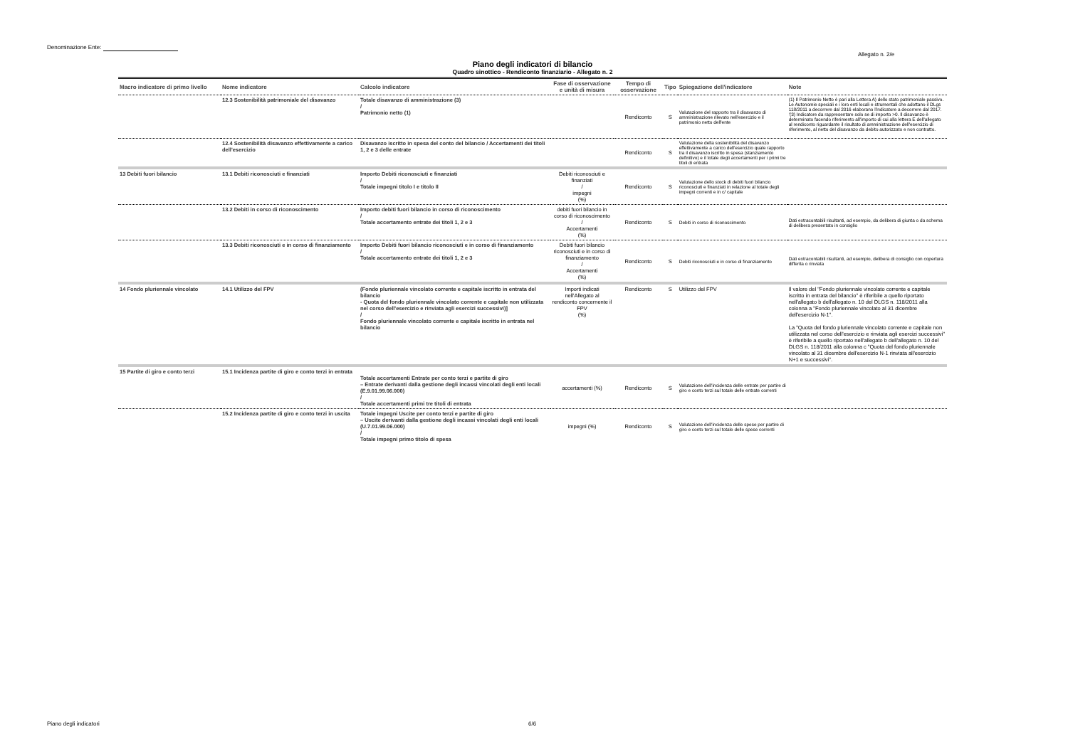Denominazione Ente:
Allegato n. 2/e
Piano degli indicatori di bilancio
Quadro sinottico - Rendiconto finanziario - Allegato n. 2
| Macro indicatore di primo livello | Nome indicatore | Calcolo indicatore | Fase di osservazione e unità di misura | Tempo di osservazione | Tipo | Spiegazione dell'indicatore | Note |
| --- | --- | --- | --- | --- | --- | --- | --- |
| | 12.3 Sostenibilità patrimoniale del disavanzo | Totale disavanzo di amministrazione (3) / Patrimonio netto (1) | | Rendiconto | S | Valutazione del rapporto tra il disavanzo di amministrazione rilevato nell'esercizio e il patrimonio netto dell'ente | (1) Il Patrimonio Netto è pari alla Lettera A) dello stato patrimoniale passivo. Le Autonomie speciali e i loro enti locali e strumentali che adottano il DLgs 118/2011 a decorrere dal 2016 elaborano l'indicatore a decorrere dal 2017. '(3) Indicatore da rappresentare solo se di importo >0. Il disavanzo è determinato facendo riferimento all'importo di cui alla lettera E dell'allegato al rendiconto riguardante il risultato di amministrazione dell'esercizio di riferimento, al netto del disavanzo da debito autorizzato e non contratto. |
| | 12.4 Sostenibilità disavanzo effettivamente a carico dell'esercizio | Disavanzo iscritto in spesa del conto del bilancio / Accertamenti dei titoli 1, 2 e 3 delle entrate | | Rendiconto | S | Valutazione della sostenibilità del disavanzo effettivamente a carico dell'esercizio quale rapporto tra il disavanzo iscritto in spesa (stanziamento definitivo) e il totale degli accertamenti per i primi tre titoli di entrata | |
| 13 Debiti fuori bilancio | 13.1 Debiti riconosciuti e finanziati | Importo Debiti riconosciuti e finanziati / Totale impegni titolo I e titolo II | Debiti riconosciuti e finanziati / impegni (%) | Rendiconto | S | Valutazione dello stock di debiti fuori bilancio riconosciuti e finanziati in relazione al totale degli impegni correnti e in c/ capitale | |
| | 13.2 Debiti in corso di riconoscimento | Importo debiti fuori bilancio in corso di riconoscimento / Totale accertamento entrate dei titoli 1, 2 e 3 | debiti fuori bilancio in corso di riconoscimento / Accertamenti (%) | Rendiconto | S | Debiti in corso di riconoscimento | Dati extracontabili risultanti, ad esempio, da delibera di giunta o da schema di delibera presentato in consiglio |
| | 13.3 Debiti riconosciuti e in corso di finanziamento | Importo Debiti fuori bilancio riconosciuti e in corso di finanziamento / Totale accertamento entrate dei titoli 1, 2 e 3 | Debiti fuori bilancio riconosciuti e in corso di finanziamento / Accertamenti (%) | Rendiconto | S | Debiti riconosciuti e in corso di finanziamento | Dati extracontabili risultanti, ad esempio, delibera di consiglio con copertura differita o rinviata |
| 14 Fondo pluriennale vincolato | 14.1 Utilizzo del FPV | (Fondo pluriennale vincolato corrente e capitale iscritto in entrata del bilancio - Quota del fondo pluriennale vincolato corrente e capitale non utilizzata nel corso dell'esercizio e rinviata agli esercizi successivi)] / Fondo pluriennale vincolato corrente e capitale iscritto in entrata nel bilancio | Importi indicati nell'Allegato al rendiconto concernente il FPV (%) | Rendiconto | S | Utilizzo del FPV | Il valore del "Fondo pluriennale vincolato corrente e capitale iscritto in entrata del bilancio" è riferibile a quello riportato nell'allegato b dell'allegato n. 10 del DLGS n. 118/2011 alla colonna a "Fondo pluriennale vincolato al 31 dicembre dell'esercizio N-1". La "Quota del fondo pluriennale vincolato corrente e capitale non utilizzata nel corso dell'esercizio e rinviata agli esercizi successivi" è riferibile a quello riportato nell'allegato b dell'allegato n. 10 del DLGS n. 118/2011 alla colonna c "Quota del fondo pluriennale vincolato al 31 dicembre dell'esercizio N-1 rinviata all'esercizio N+1 e successivi". |
| 15 Partite di giro e conto terzi | 15.1 Incidenza partite di giro e conto terzi in entrata | Totale accertamenti Entrate per conto terzi e partite di giro – Entrate derivanti dalla gestione degli incassi vincolati degli enti locali (E.9.01.99.06.000) / Totale accertamenti primi tre titoli di entrata | accertamenti (%) | Rendiconto | S | Valutazione dell'incidenza delle entrate per partire di giro e conto terzi sul totale delle entrate correnti | |
| | 15.2 Incidenza partite di giro e conto terzi in uscita | Totale impegni Uscite per conto terzi e partite di giro – Uscite derivanti dalla gestione degli incassi vincolati degli enti locali (U.7.01.99.06.000) / Totale impegni primo titolo di spesa | impegni (%) | Rendiconto | S | Valutazione dell'incidenza delle spese per partire di giro e conto terzi sul totale delle spese correnti | |
Piano degli indicatori 6/6